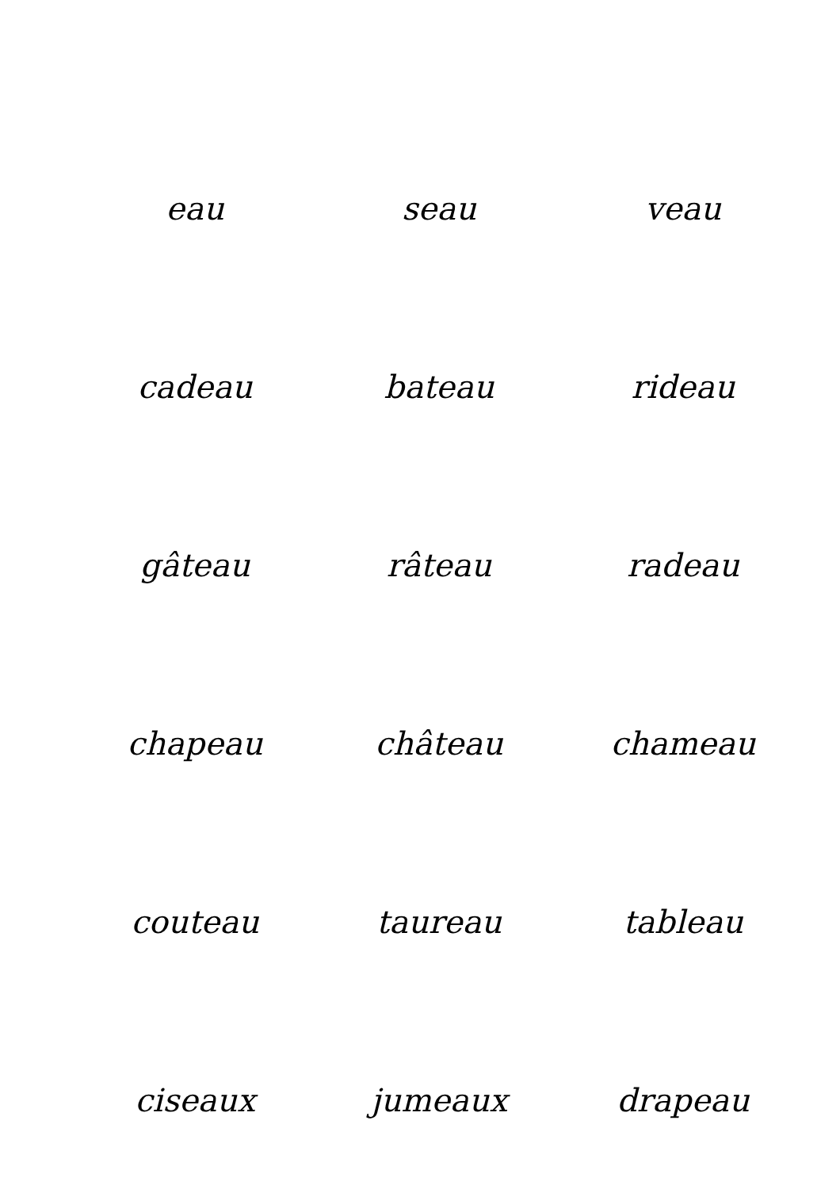eau seau veau
cadeau bateau rideau
gâteau râteau radeau
chapeau château chameau
couteau taureau tableau
ciseaux jumeaux drapeau